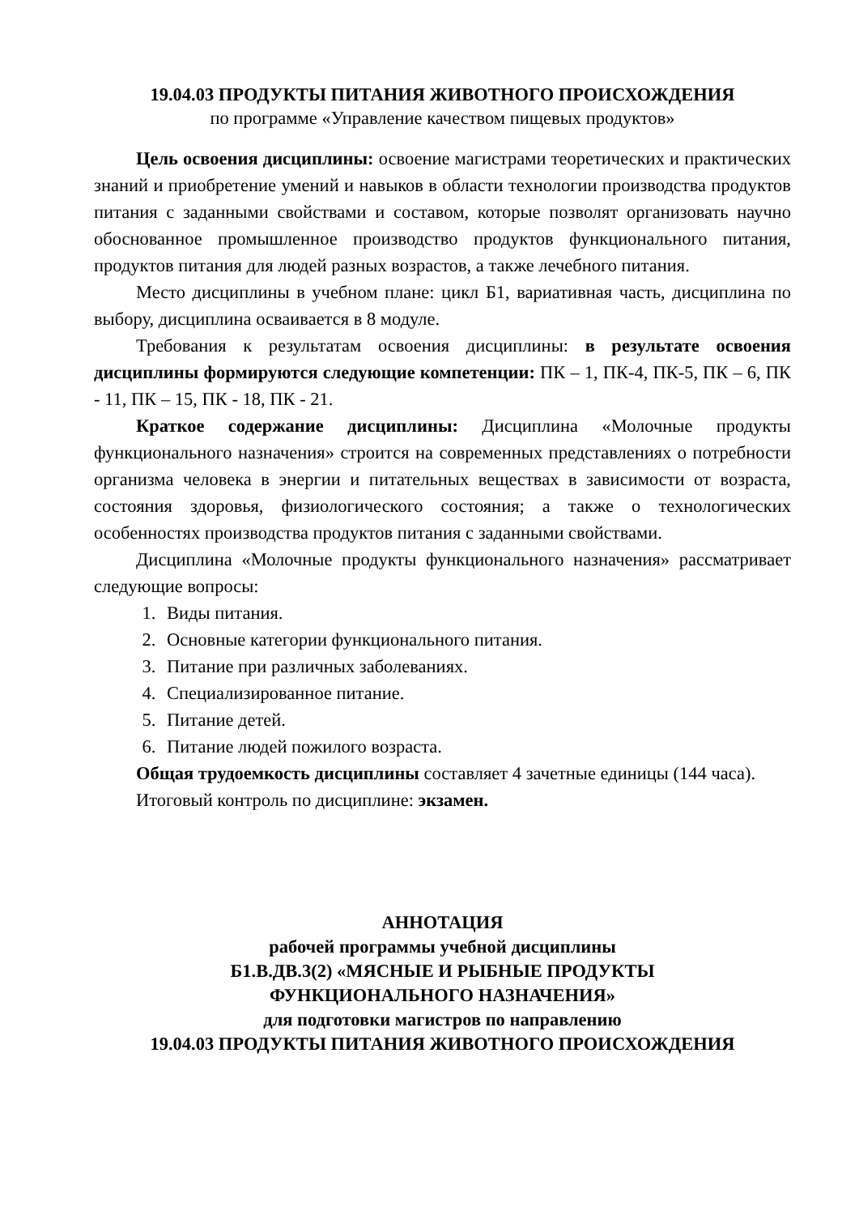19.04.03 ПРОДУКТЫ ПИТАНИЯ ЖИВОТНОГО ПРОИСХОЖДЕНИЯ
по программе «Управление качеством пищевых продуктов»
Цель освоения дисциплины: освоение магистрами теоретических и практических знаний и приобретение умений и навыков в области технологии производства продуктов питания с заданными свойствами и составом, которые позволят организовать научно обоснованное промышленное производство продуктов функционального питания, продуктов питания для людей разных возрастов, а также лечебного питания.
Место дисциплины в учебном плане: цикл Б1, вариативная часть, дисциплина по выбору, дисциплина осваивается в 8 модуле.
Требования к результатам освоения дисциплины: в результате освоения дисциплины формируются следующие компетенции: ПК – 1, ПК-4, ПК-5, ПК – 6, ПК - 11, ПК – 15, ПК - 18, ПК - 21.
Краткое содержание дисциплины: Дисциплина «Молочные продукты функционального назначения» строится на современных представлениях о потребности организма человека в энергии и питательных веществах в зависимости от возраста, состояния здоровья, физиологического состояния; а также о технологических особенностях производства продуктов питания с заданными свойствами.
Дисциплина «Молочные продукты функционального назначения» рассматривает следующие вопросы:
1. Виды питания.
2. Основные категории функционального питания.
3. Питание при различных заболеваниях.
4. Специализированное питание.
5. Питание детей.
6. Питание людей пожилого возраста.
Общая трудоемкость дисциплины составляет 4 зачетные единицы (144 часа).
Итоговый контроль по дисциплине: экзамен.
АННОТАЦИЯ
рабочей программы учебной дисциплины
Б1.В.ДВ.3(2) «МЯСНЫЕ И РЫБНЫЕ ПРОДУКТЫ
ФУНКЦИОНАЛЬНОГО НАЗНАЧЕНИЯ»
для подготовки магистров по направлению
19.04.03 ПРОДУКТЫ ПИТАНИЯ ЖИВОТНОГО ПРОИСХОЖДЕНИЯ